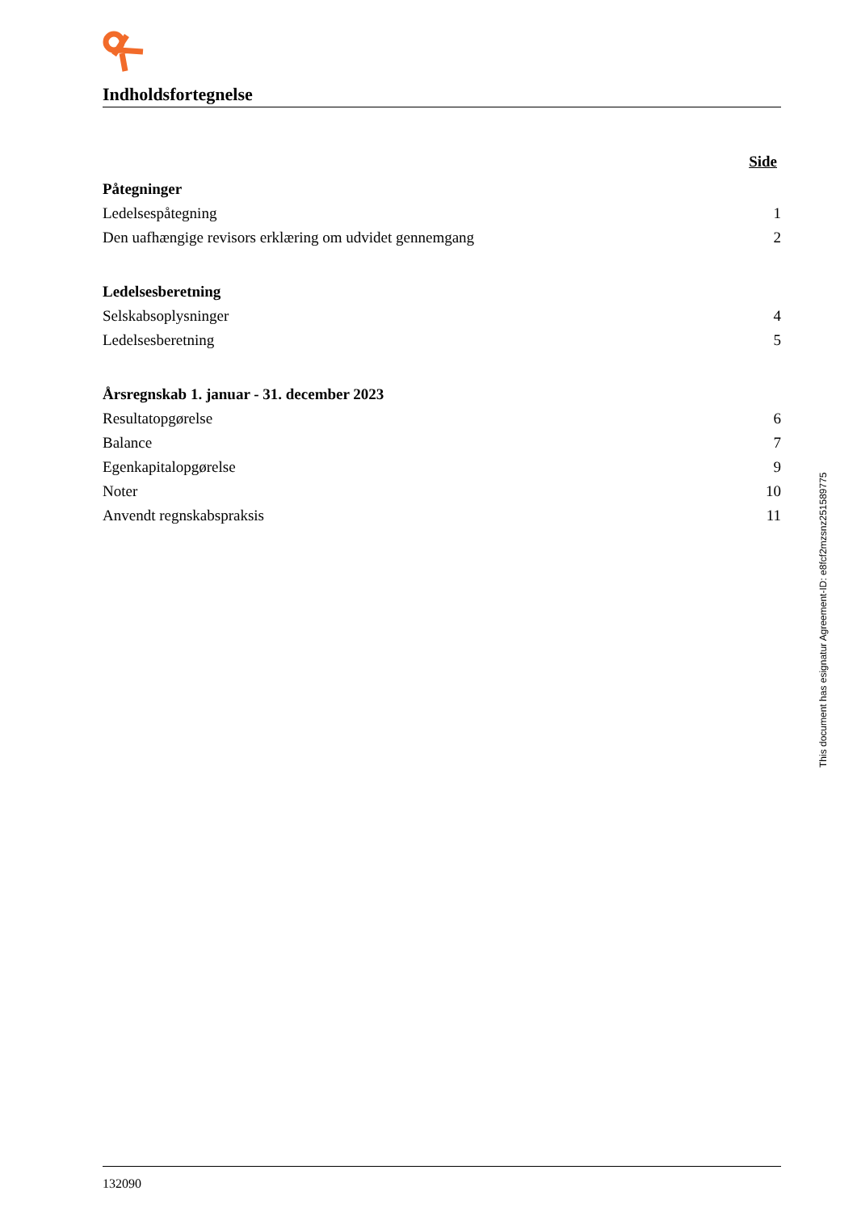Indholdsfortegnelse
Side
Påtegninger
Ledelsespåtegning 1
Den uafhængige revisors erklæring om udvidet gennemgang 2
Ledelsesberetning
Selskabsoplysninger 4
Ledelsesberetning 5
Årsregnskab 1. januar - 31. december 2023
Resultatopgørelse 6
Balance 7
Egenkapitalopgørelse 9
Noter 10
Anvendt regnskabspraksis 11
This document has esignatur Agreement-ID: e8fcf2mzsnz251589775
132090